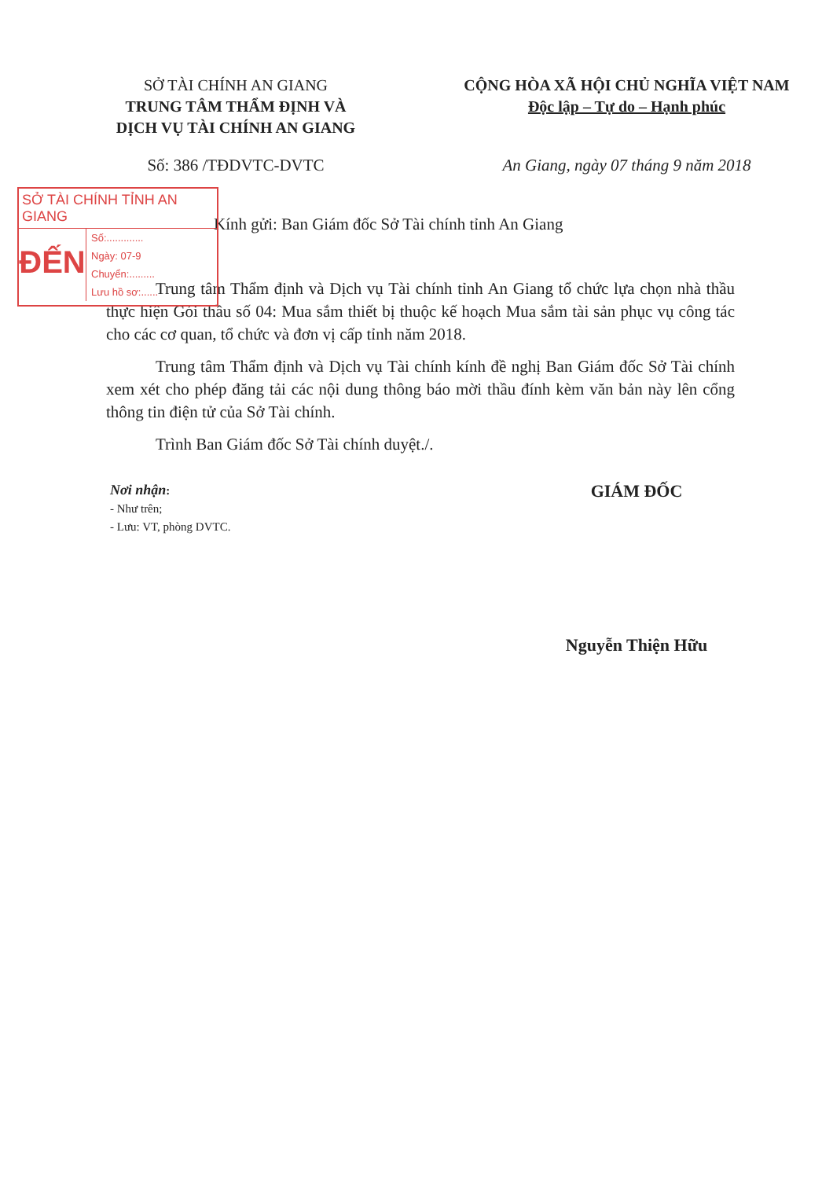SỞ TÀI CHÍNH AN GIANG
TRUNG TÂM THẨM ĐỊNH VÀ
DỊCH VỤ TÀI CHÍNH AN GIANG
CỘNG HÒA XÃ HỘI CHỦ NGHĨA VIỆT NAM
Độc lập – Tự do – Hạnh phúc
Số: 386 /TĐDVTC-DVTC An Giang, ngày 07 tháng 9 năm 2018
SỞ TÀI CHÍNH TỈNH AN GIANG
ĐẾN
Số:.............
Ngày: 07-9
Chuyển:.........
Lưu hồ sơ:......
Kính gửi: Ban Giám đốc Sở Tài chính tỉnh An Giang
Trung tâm Thẩm định và Dịch vụ Tài chính tỉnh An Giang tổ chức lựa chọn nhà thầu thực hiện Gói thầu số 04: Mua sắm thiết bị thuộc kế hoạch Mua sắm tài sản phục vụ công tác cho các cơ quan, tổ chức và đơn vị cấp tỉnh năm 2018.
Trung tâm Thẩm định và Dịch vụ Tài chính kính đề nghị Ban Giám đốc Sở Tài chính xem xét cho phép đăng tải các nội dung thông báo mời thầu đính kèm văn bản này lên cổng thông tin điện tử của Sở Tài chính.
Trình Ban Giám đốc Sở Tài chính duyệt./.
Nơi nhận:
- Như trên;
- Lưu: VT, phòng DVTC.
GIÁM ĐỐC
Nguyễn Thiện Hữu